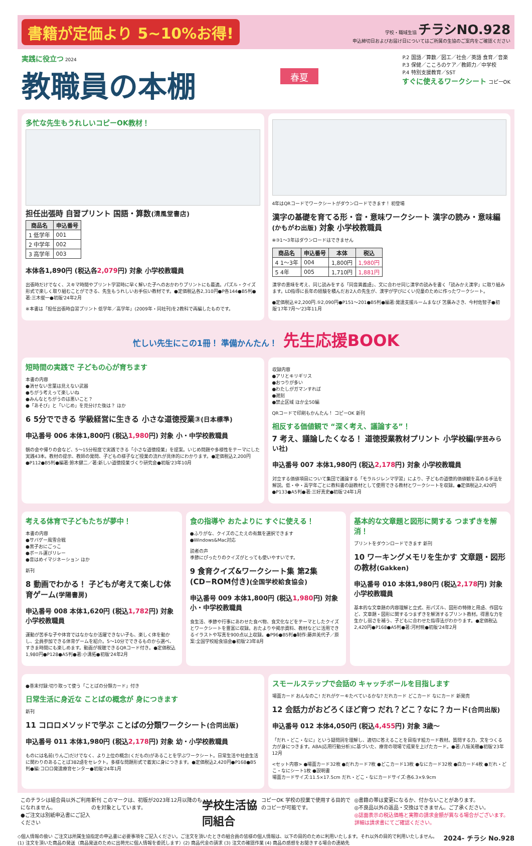書籍が定価より 5~10%お得!
学校・職域生協 チラシNO.928
申込締切日およびお届け日についてはご所属の生協のご案内をご確認ください
実践に役立つ 2024
教職員の本棚
春夏
P.2 国語／算数／図工／社会／英語 食育／音楽
P.3 保健／こころのケア／教師力／中学校
P.4 特別支援教育／SST
すぐに使えるワークシート コピーOK
多忙な先生もうれしいコピーOK教材！
担任出張時 自習プリント 国語・算数(清風堂書店)
| 商品名 | 申込番号 |
| --- | --- |
| 1 低学年 | 001 |
| 2 中学年 | 002 |
| 3 高学年 | 003 |
本体各1,890円 (税込各2,079円) 対象 小学校教職員
出張時だけでなく、スキマ時間やプリント学習時に早く解いた子へのおかわりプリントにも最適。パズル・クイズ形式で楽しく取り組むことができる、先生もうれしいお手伝い教材です。●定価税込各2,310円●P各144●B5判●著:三木俊一●初版'24年2月
※本書は「担任出張時自習プリント 低学年／高学年」(2009年・同社刊)を2教科で再編したものです。
4年はQRコードでワークシートがダウンロードできます！ 初登場
漢字の基礎を育てる形・音・意味ワークシート 漢字の読み・意味編(かもがわ出版) 対象 小学校教職員
※③1～3年はダウンロードはできません
| 商品名 | 申込番号 | 本体 | 税込 |
| --- | --- | --- | --- |
| 4 1～3年 | 004 | 1,800円 | 1,980円 |
| 5 4年 | 005 | 1,710円 | 1,881円 |
漢字の意味を考え、同じ読みをする「同音異義語」、文に合わせ同じ漢字の読みを書く「読みかえ漢字」に取り組みます。LD指導に長年の経験を積んだお2人の先生が、漢字が学びにくい児童のために作ったワークシート。
●定価税込④2,200円.⑤2,090円●P151～201●B5判●編著:発達支援ルームまなび 笘廣みさき、今村佐智子●初版'17年7月～'23年11月
忙しい先生にこの1冊！ 準備かんたん！ 先生応援BOOK
短時間の実践で 子どもの心が育ちます
本書の内容
●消せない言葉は見えない武器
●ちがう考えって楽しいね
●みんなとちがうのは悪いこと？
●「あそび」と「いじめ」を見分けた後は？ ほか
6 5分でできる 学級経営に生きる 小さな道徳授業③(日本標準)
申込番号 006 本体1,800円 (税込1,980円) 対象 小・中学校教職員
朝の会や帰りの会など、5～15分程度で実践できる「小さな道徳授業」を提案。いじめ問題や多様性をテーマにした実践43本。教材の提示、教師の発問、子どもの様子など授業の流れが具体的にわかります。●定価税込2,200円●P112●B5判●編著:鈴木健二／著:新しい道徳授業づくり研究会●初版'23年10月
収録内容
●アリとキリギリス
●おつりが多い
●わたしがガマンすれば
●遅刻
●禁止区域 ほか全50編
QRコードで印刷もかんたん！ コピーOK 新刊
相反する価値観で “深く考え、議論する”！
7 考え、議論したくなる！ 道徳授業教材プリント 小学校編(学芸みらい社)
申込番号 007 本体1,980円 (税込2,178円) 対象 小学校教職員
対立する価値項目について集団で議論する「モラルジレンマ学習」により、子どもの道徳的価値観を高める手法を解説。低・中・高学年ごとに教科書の副教材として使用できる教材とワークシートを収録。●定価税込2,420円●P133●A5判●著:三好真史●初版'24年1月
考える体育で子どもたちが夢中！
本書の内容
●サバゲー風雪合戦
●黒子おにごっこ
●ボール運びリレー
●音はめイマジネーション ほか
新刊
8 動画でわかる！ 子どもが考えて楽しむ体育ゲーム(学陽書房)
申込番号 008 本体1,620円 (税込1,782円) 対象 小学校教職員
運動が苦手な子や体育ではなかなか活躍できない子も、楽しく体を動かし、全員参加できる体育ゲームを紹介。5～10分でできるものから選べ、すきま時間にも楽しめます。動画が視聴できるQRコード付き。●定価税込1,980円●P128●A5判●著:小溝拓●初版'24年2月
食の指導や おたよりに すぐに使える！
●ふりがな、クイズのこたえの有無を選択できます
●Windows&Mac対応
読者の声
季節にぴったりのクイズがとっても使いやすいです。
9 食育クイズ&ワークシート集 第2集(CD−ROM付き)(全国学校給食協会)
申込番号 009 本体1,800円 (税込1,980円) 対象 小・中学校教職員
食生活、季節や行事にあわせた食べ物、食文化などをテーマとしたクイズとワークシートを豊富に収録。おたよりや掲示資料、教材などに活用できるイラストや写真を900点以上収録。●P96●B5判●制作:藤井美代子／原案:全国学校給食協会●初版'23年8月
基本的な文章題と図形に関する つまずきを解消！
プリントをダウンロードできます 新刊
10 ワーキングメモリを生かす 文章題・図形の教材(Gakken)
申込番号 010 本体1,980円 (税込2,178円) 対象 小学校教職員
基本的な文章題の内容理解と立式、形パズル、図形の特徴と用語、作図など、文章題・図形に関するつまずきを解消するプリント教材。得意な力を生かし弱さを補う、子どもに合わせた指導法がわかります。●定価税込2,420円●P168●A5判●著:河村暁●初版'24年2月
●巻末付録:切り取って使う「ことばの分類カード」付き
日常生活に身近な ことばの概念が 身につきます
新刊
11 コロロメソッドで学ぶ ことばの分類ワークシート(合同出版)
申込番号 011 本体1,980円 (税込2,178円) 対象 幼・小学校教職員
ものには名前(りんご)だけでなく、より上位の概念(くだもの)があることを学ぶワークシート。日常生活や社会生活に関わりのあることば382語をセレクト。多様な問題形式で着実に身につきます。●定価税込2,420円●P168●B5判●編:コロロ発達療育センター●初版'24年1月
スモールステップで会話の キャッチボールを目指します
場面カード おんなのこ! だれがケーキたべているかな? だれカード どこカード なにカード 新発売
12 会話力がおどろくほど育つ だれ？どこ？なに？カード(合同出版)
申込番号 012 本体4,050円 (税込4,455円) 対象 3歳～
「だれ・どこ・なに」という疑問詞を理解し、適切に答えることを目指す絵カード教材。質問する力、文をつくる力が身につきます。ABA(応用行動分析)に基づいた、療育の現場で成果を上げたカード。●著:八坂美穂●初版'23年12月
<セット内容> ●場面カード32枚 ●だれカード7枚 ●どこカード13枚 ●なにカード32枚 ●白カード4枚 ●だれ・どこ・なにシート1枚 ●説明書
場面カードサイズ:11.5×17.5cm だれ・どこ・なにカードサイズ:各6.3×9.9cm
このチラシは組合員以外ご利用になれません。
●ご注文は別紙申込書にご記入ください
新刊 このマークは、初版が2023年12月以降のものを対象としています。
学校生活協同組合
コピーOK 学校の授業で使用する目的でのコピーが可能です。
◎書籍の帯は変更になるか、付かないことがあります。
◎不良品以外の返品・交換はできません。ご了承ください。
◎誌面表示の税込価格と実際の請求金額が異なる場合がございます。詳細は請求書にてご確認ください。
◇個人情報の扱い ご注文は所属生協指定の申込書に必要事項をご記入ください。ご注文を頂いたときの組合員の皆様の個人情報は、以下の目的のために利用いたします。それ以外の目的で利用いたしません。
(1) 注文を頂いた商品の発送（商品発送のために出荷元に個人情報を委託します）(2) 商品代金の請求 (3) 注文の確認作業 (4) 商品の感想をお聞きする場合の連絡先
2024- チラシ No.928